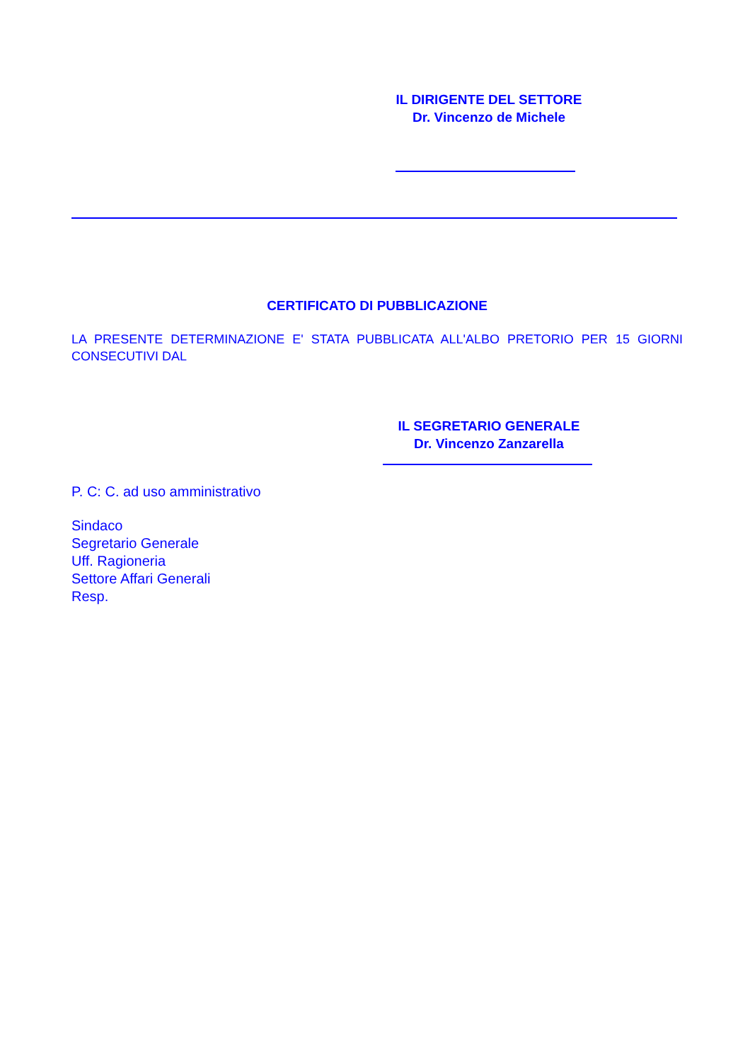IL DIRIGENTE DEL SETTORE
Dr. Vincenzo de Michele
CERTIFICATO DI PUBBLICAZIONE
LA PRESENTE DETERMINAZIONE E' STATA PUBBLICATA ALL'ALBO PRETORIO PER 15 GIORNI CONSECUTIVI DAL
IL SEGRETARIO GENERALE
Dr. Vincenzo Zanzarella
P. C: C. ad uso amministrativo
Sindaco
Segretario Generale
Uff. Ragioneria
Settore Affari Generali
Resp.